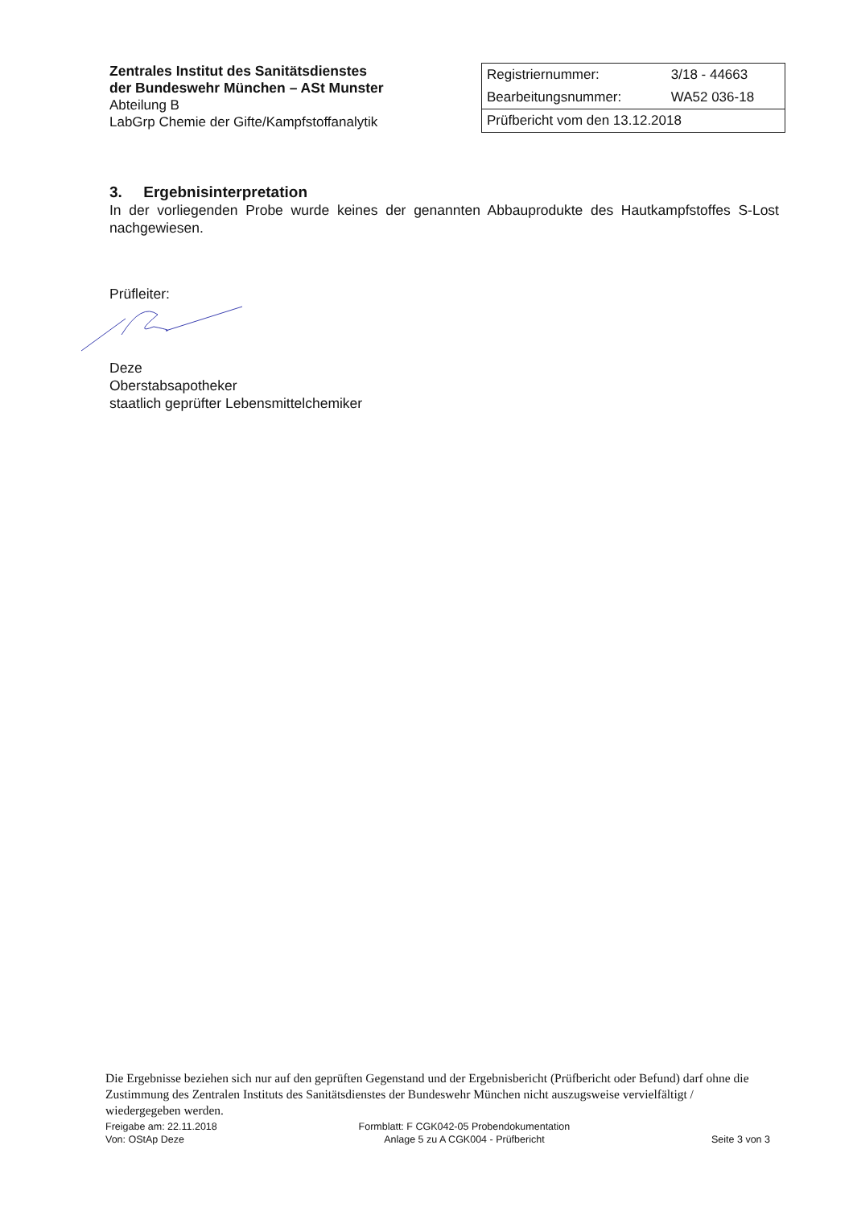Zentrales Institut des Sanitätsdienstes
der Bundeswehr München – ASt Munster
Abteilung B
LabGrp Chemie der Gifte/Kampfstoffanalytik
| Registriernummer: | 3/18 - 44663 |
| Bearbeitungsnummer: | WA52 036-18 |
| Prüfbericht vom den 13.12.2018 | |
3. Ergebnisinterpretation
In der vorliegenden Probe wurde keines der genannten Abbauprodukte des Hautkampfstoffes S-Lost nachgewiesen.
Prüfleiter:
Deze
Oberstabsapotheker
staatlich geprüfter Lebensmittelchemiker
Die Ergebnisse beziehen sich nur auf den geprüften Gegenstand und der Ergebnisbericht (Prüfbericht oder Befund) darf ohne die Zustimmung des Zentralen Instituts des Sanitätsdienstes der Bundeswehr München nicht auszugsweise vervielfältigt / wiedergegeben werden.
Freigabe am: 22.11.2018
Von: OStAp Deze
Formblatt: F CGK042-05 Probendokumentation
Anlage 5 zu A CGK004 - Prüfbericht
Seite 3 von 3